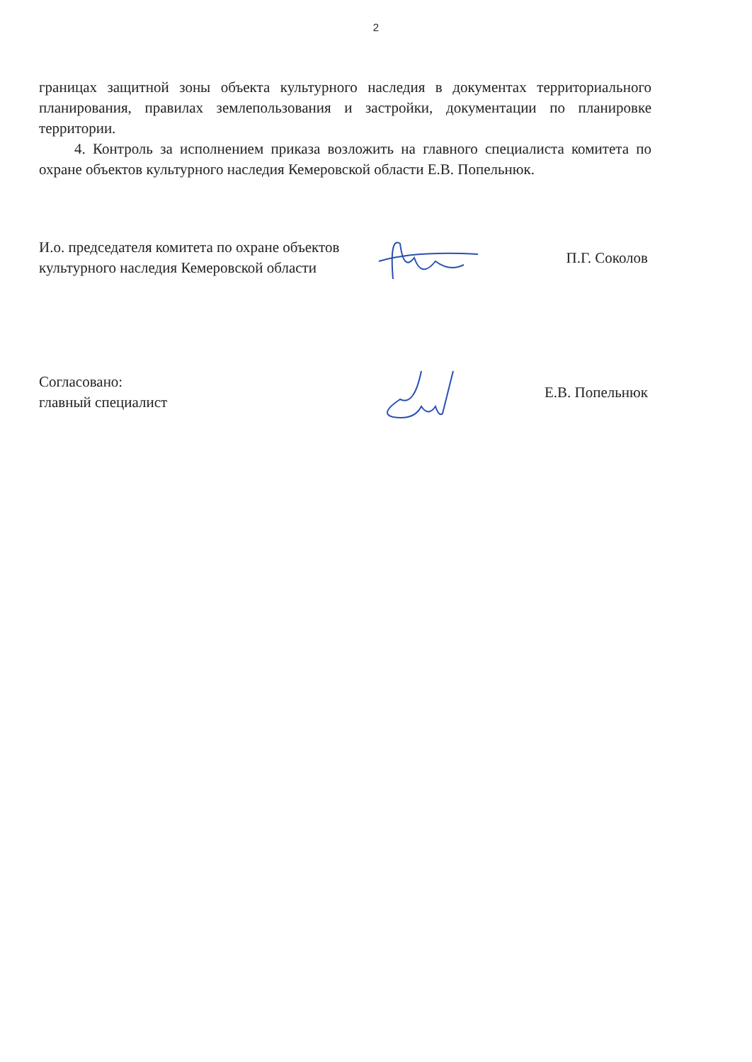2
границах защитной зоны объекта культурного наследия в документах территориального планирования, правилах землепользования и застройки, документации по планировке территории.
4. Контроль за исполнением приказа возложить на главного специалиста комитета по охране объектов культурного наследия Кемеровской области Е.В. Попельнюк.
И.о. председателя комитета по охране объектов культурного наследия Кемеровской области
П.Г. Соколов
Согласовано:
главный специалист
Е.В. Попельнюк